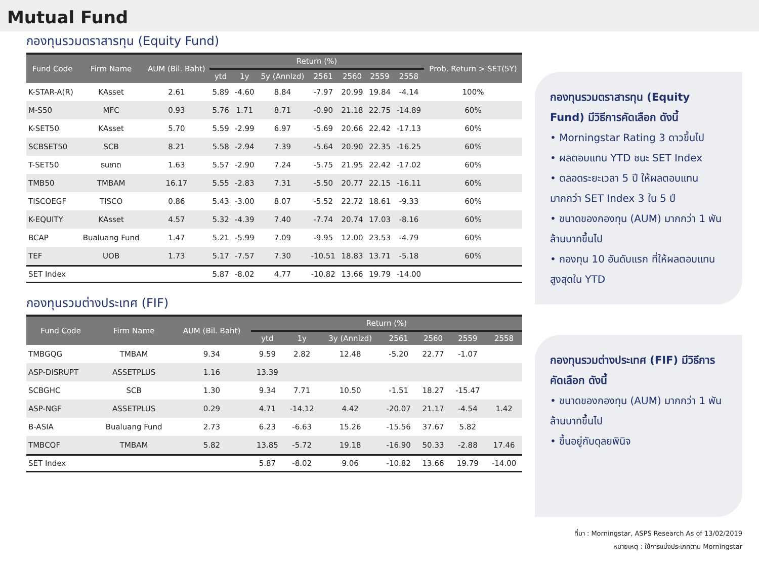Mutual Fund
กองทุนรวมตราสารทุน (Equity Fund)
| Fund Code | Firm Name | AUM (Bil. Baht) | Return (%) | | | | | | | Prob. Return > SET(5Y) |
| --- | --- | --- | --- | --- | --- | --- | --- | --- | --- | --- |
| | | | ytd | 1y | 5y (Annlzd) | 2561 | 2560 | 2559 | 2558 | |
| K-STAR-A(R) | KAsset | 2.61 | 5.89 | -4.60 | 8.84 | -7.97 | 20.99 | 19.84 | -4.14 | 100% |
| M-S50 | MFC | 0.93 | 5.76 | 1.71 | 8.71 | -0.90 | 21.18 | 22.75 | -14.89 | 60% |
| K-SET50 | KAsset | 5.70 | 5.59 | -2.99 | 6.97 | -5.69 | 20.66 | 22.42 | -17.13 | 60% |
| SCBSET50 | SCB | 8.21 | 5.58 | -2.94 | 7.39 | -5.64 | 20.90 | 22.35 | -16.25 | 60% |
| T-SET50 | ธนชาต | 1.63 | 5.57 | -2.90 | 7.24 | -5.75 | 21.95 | 22.42 | -17.02 | 60% |
| TMB50 | TMBAM | 16.17 | 5.55 | -2.83 | 7.31 | -5.50 | 20.77 | 22.15 | -16.11 | 60% |
| TISCOEGF | TISCO | 0.86 | 5.43 | -3.00 | 8.07 | -5.52 | 22.72 | 18.61 | -9.33 | 60% |
| K-EQUITY | KAsset | 4.57 | 5.32 | -4.39 | 7.40 | -7.74 | 20.74 | 17.03 | -8.16 | 60% |
| BCAP | Bualuang Fund | 1.47 | 5.21 | -5.99 | 7.09 | -9.95 | 12.00 | 23.53 | -4.79 | 60% |
| TEF | UOB | 1.73 | 5.17 | -7.57 | 7.30 | -10.51 | 18.83 | 13.71 | -5.18 | 60% |
| SET Index | | | 5.87 | -8.02 | 4.77 | -10.82 | 13.66 | 19.79 | -14.00 | |
กองทุนรวมต่างประเทศ (FIF)
| Fund Code | Firm Name | AUM (Bil. Baht) | Return (%) | | | | | | |
| --- | --- | --- | --- | --- | --- | --- | --- | --- | --- |
| | | | ytd | 1y | 3y (Annlzd) | 2561 | 2560 | 2559 | 2558 |
| TMBGQG | TMBAM | 9.34 | 9.59 | 2.82 | 12.48 | -5.20 | 22.77 | -1.07 | |
| ASP-DISRUPT | ASSETPLUS | 1.16 | 13.39 | | | | | | |
| SCBGHC | SCB | 1.30 | 9.34 | 7.71 | 10.50 | -1.51 | 18.27 | -15.47 | |
| ASP-NGF | ASSETPLUS | 0.29 | 4.71 | -14.12 | 4.42 | -20.07 | 21.17 | -4.54 | 1.42 |
| B-ASIA | Bualuang Fund | 2.73 | 6.23 | -6.63 | 15.26 | -15.56 | 37.67 | 5.82 | |
| TMBCOF | TMBAM | 5.82 | 13.85 | -5.72 | 19.18 | -16.90 | 50.33 | -2.88 | 17.46 |
| SET Index | | | 5.87 | -8.02 | 9.06 | -10.82 | 13.66 | 19.79 | -14.00 |
กองทุนรวมตราสารทุน (Equity Fund) มีวิธีการคัดเลือก ดังนี้
• Morningstar Rating 3 ดาวขึ้นไป
• ผลตอบแทน YTD ชนะ SET Index
• ตลอดระยะเวลา 5 ปี ให้ผลตอบแทนมากกว่า SET Index 3 ใน 5 ปี
• ขนาดของกองทุน (AUM) มากกว่า 1 พันล้านบาทขึ้นไป
• กองทุน 10 อันดับแรก ที่ให้ผลตอบแทนสูงสุดใน YTD
กองทุนรวมต่างประเทศ (FIF) มีวิธีการคัดเลือก ดังนี้
• ขนาดของกองทุน (AUM) มากกว่า 1 พันล้านบาทขึ้นไป
• ขึ้นอยู่กับดุลยพินิจ
ที่มา : Morningstar, ASPS Research As of 13/02/2019
หมายเหตุ : ใช้การแบ่งประเภทตาม Morningstar